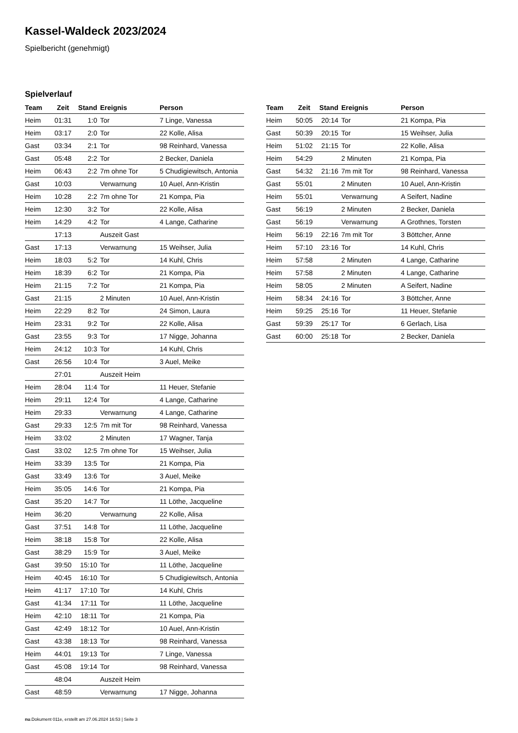Kassel-Waldeck 2023/2024
Spielbericht (genehmigt)
Spielverlauf
| Team | Zeit | Stand | Ereignis | Person |
| --- | --- | --- | --- | --- |
| Heim | 01:31 | 1:0 | Tor | 7 Linge, Vanessa |
| Heim | 03:17 | 2:0 | Tor | 22 Kolle, Alisa |
| Gast | 03:34 | 2:1 | Tor | 98 Reinhard, Vanessa |
| Gast | 05:48 | 2:2 | Tor | 2 Becker, Daniela |
| Heim | 06:43 | 2:2 | 7m ohne Tor | 5 Chudigiewitsch, Antonia |
| Gast | 10:03 | | Verwarnung | 10 Auel, Ann-Kristin |
| Heim | 10:28 | 2:2 | 7m ohne Tor | 21 Kompa, Pia |
| Heim | 12:30 | 3:2 | Tor | 22 Kolle, Alisa |
| Heim | 14:29 | 4:2 | Tor | 4 Lange, Catharine |
| | 17:13 | | Auszeit Gast | |
| Gast | 17:13 | | Verwarnung | 15 Weihser, Julia |
| Heim | 18:03 | 5:2 | Tor | 14 Kuhl, Chris |
| Heim | 18:39 | 6:2 | Tor | 21 Kompa, Pia |
| Heim | 21:15 | 7:2 | Tor | 21 Kompa, Pia |
| Gast | 21:15 | | 2 Minuten | 10 Auel, Ann-Kristin |
| Heim | 22:29 | 8:2 | Tor | 24 Simon, Laura |
| Heim | 23:31 | 9:2 | Tor | 22 Kolle, Alisa |
| Gast | 23:55 | 9:3 | Tor | 17 Nigge, Johanna |
| Heim | 24:12 | 10:3 | Tor | 14 Kuhl, Chris |
| Gast | 26:56 | 10:4 | Tor | 3 Auel, Meike |
| | 27:01 | | Auszeit Heim | |
| Heim | 28:04 | 11:4 | Tor | 11 Heuer, Stefanie |
| Heim | 29:11 | 12:4 | Tor | 4 Lange, Catharine |
| Heim | 29:33 | | Verwarnung | 4 Lange, Catharine |
| Gast | 29:33 | 12:5 | 7m mit Tor | 98 Reinhard, Vanessa |
| Heim | 33:02 | | 2 Minuten | 17 Wagner, Tanja |
| Gast | 33:02 | 12:5 | 7m ohne Tor | 15 Weihser, Julia |
| Heim | 33:39 | 13:5 | Tor | 21 Kompa, Pia |
| Gast | 33:49 | 13:6 | Tor | 3 Auel, Meike |
| Heim | 35:05 | 14:6 | Tor | 21 Kompa, Pia |
| Gast | 35:20 | 14:7 | Tor | 11 Löthe, Jacqueline |
| Heim | 36:20 | | Verwarnung | 22 Kolle, Alisa |
| Gast | 37:51 | 14:8 | Tor | 11 Löthe, Jacqueline |
| Heim | 38:18 | 15:8 | Tor | 22 Kolle, Alisa |
| Gast | 38:29 | 15:9 | Tor | 3 Auel, Meike |
| Gast | 39:50 | 15:10 | Tor | 11 Löthe, Jacqueline |
| Heim | 40:45 | 16:10 | Tor | 5 Chudigiewitsch, Antonia |
| Heim | 41:17 | 17:10 | Tor | 14 Kuhl, Chris |
| Gast | 41:34 | 17:11 | Tor | 11 Löthe, Jacqueline |
| Heim | 42:10 | 18:11 | Tor | 21 Kompa, Pia |
| Gast | 42:49 | 18:12 | Tor | 10 Auel, Ann-Kristin |
| Gast | 43:38 | 18:13 | Tor | 98 Reinhard, Vanessa |
| Heim | 44:01 | 19:13 | Tor | 7 Linge, Vanessa |
| Gast | 45:08 | 19:14 | Tor | 98 Reinhard, Vanessa |
| | 48:04 | | Auszeit Heim | |
| Gast | 48:59 | | Verwarnung | 17 Nigge, Johanna |
| Team | Zeit | Stand | Ereignis | Person |
| --- | --- | --- | --- | --- |
| Heim | 50:05 | 20:14 | Tor | 21 Kompa, Pia |
| Gast | 50:39 | 20:15 | Tor | 15 Weihser, Julia |
| Heim | 51:02 | 21:15 | Tor | 22 Kolle, Alisa |
| Heim | 54:29 | | 2 Minuten | 21 Kompa, Pia |
| Gast | 54:32 | 21:16 | 7m mit Tor | 98 Reinhard, Vanessa |
| Gast | 55:01 | | 2 Minuten | 10 Auel, Ann-Kristin |
| Heim | 55:01 | | Verwarnung | A Seifert, Nadine |
| Gast | 56:19 | | 2 Minuten | 2 Becker, Daniela |
| Gast | 56:19 | | Verwarnung | A Grothnes, Torsten |
| Heim | 56:19 | 22:16 | 7m mit Tor | 3 Böttcher, Anne |
| Heim | 57:10 | 23:16 | Tor | 14 Kuhl, Chris |
| Heim | 57:58 | | 2 Minuten | 4 Lange, Catharine |
| Heim | 57:58 | | 2 Minuten | 4 Lange, Catharine |
| Heim | 58:05 | | 2 Minuten | A Seifert, Nadine |
| Heim | 58:34 | 24:16 | Tor | 3 Böttcher, Anne |
| Heim | 59:25 | 25:16 | Tor | 11 Heuer, Stefanie |
| Gast | 59:39 | 25:17 | Tor | 6 Gerlach, Lisa |
| Gast | 60:00 | 25:18 | Tor | 2 Becker, Daniela |
nu.Dokument 011e, erstellt am 27.06.2024 16:53 | Seite 3